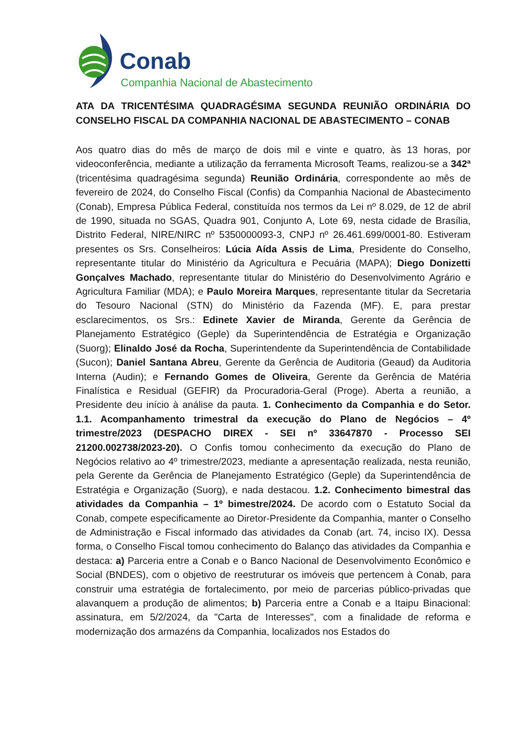Conab
Companhia Nacional de Abastecimento
ATA DA TRICENTÉSIMA QUADRAGÉSIMA SEGUNDA REUNIÃO ORDINÁRIA DO CONSELHO FISCAL DA COMPANHIA NACIONAL DE ABASTECIMENTO – CONAB
Aos quatro dias do mês de março de dois mil e vinte e quatro, às 13 horas, por videoconferência, mediante a utilização da ferramenta Microsoft Teams, realizou-se a 342ª (tricentésima quadragésima segunda) Reunião Ordinária, correspondente ao mês de fevereiro de 2024, do Conselho Fiscal (Confis) da Companhia Nacional de Abastecimento (Conab), Empresa Pública Federal, constituída nos termos da Lei nº 8.029, de 12 de abril de 1990, situada no SGAS, Quadra 901, Conjunto A, Lote 69, nesta cidade de Brasília, Distrito Federal, NIRE/NIRC nº 5350000093-3, CNPJ nº 26.461.699/0001-80. Estiveram presentes os Srs. Conselheiros: Lúcia Aída Assis de Lima, Presidente do Conselho, representante titular do Ministério da Agricultura e Pecuária (MAPA); Diego Donizetti Gonçalves Machado, representante titular do Ministério do Desenvolvimento Agrário e Agricultura Familiar (MDA); e Paulo Moreira Marques, representante titular da Secretaria do Tesouro Nacional (STN) do Ministério da Fazenda (MF). E, para prestar esclarecimentos, os Srs.: Edinete Xavier de Miranda, Gerente da Gerência de Planejamento Estratégico (Geple) da Superintendência de Estratégia e Organização (Suorg); Elinaldo José da Rocha, Superintendente da Superintendência de Contabilidade (Sucon); Daniel Santana Abreu, Gerente da Gerência de Auditoria (Geaud) da Auditoria Interna (Audin); e Fernando Gomes de Oliveira, Gerente da Gerência de Matéria Finalística e Residual (GEFIR) da Procuradoria-Geral (Proge). Aberta a reunião, a Presidente deu início à análise da pauta. 1. Conhecimento da Companhia e do Setor. 1.1. Acompanhamento trimestral da execução do Plano de Negócios – 4º trimestre/2023 (DESPACHO DIREX - SEI nº 33647870 - Processo SEI 21200.002738/2023-20). O Confis tomou conhecimento da execução do Plano de Negócios relativo ao 4º trimestre/2023, mediante a apresentação realizada, nesta reunião, pela Gerente da Gerência de Planejamento Estratégico (Geple) da Superintendência de Estratégia e Organização (Suorg), e nada destacou. 1.2. Conhecimento bimestral das atividades da Companhia – 1º bimestre/2024. De acordo com o Estatuto Social da Conab, compete especificamente ao Diretor-Presidente da Companhia, manter o Conselho de Administração e Fiscal informado das atividades da Conab (art. 74, inciso IX). Dessa forma, o Conselho Fiscal tomou conhecimento do Balanço das atividades da Companhia e destaca: a) Parceria entre a Conab e o Banco Nacional de Desenvolvimento Econômico e Social (BNDES), com o objetivo de reestruturar os imóveis que pertencem à Conab, para construir uma estratégia de fortalecimento, por meio de parcerias público-privadas que alavanquem a produção de alimentos; b) Parceria entre a Conab e a Itaipu Binacional: assinatura, em 5/2/2024, da "Carta de Interesses", com a finalidade de reforma e modernização dos armazéns da Companhia, localizados nos Estados do